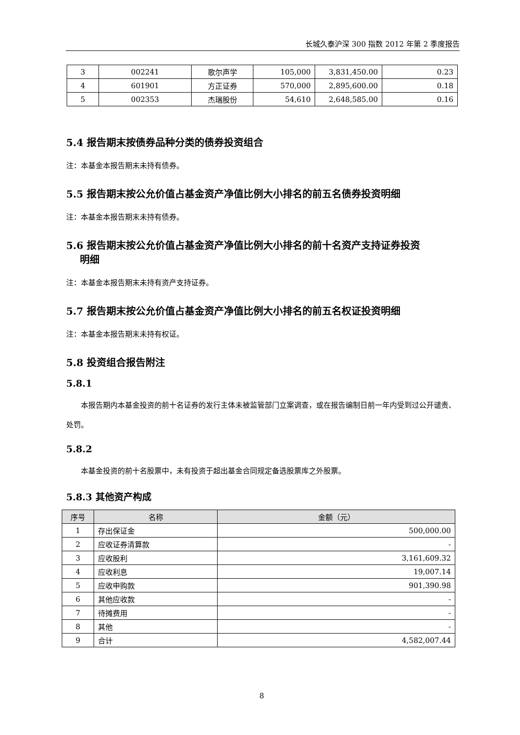长城久泰沪深 300 指数 2012 年第 2 季度报告
| 3 | 002241 | 歌尔声学 | 105,000 | 3,831,450.00 | 0.23 |
| 4 | 601901 | 方正证券 | 570,000 | 2,895,600.00 | 0.18 |
| 5 | 002353 | 杰瑞股份 | 54,610 | 2,648,585.00 | 0.16 |
5.4 报告期末按债券品种分类的债券投资组合
注：本基金本报告期末未持有债券。
5.5 报告期末按公允价值占基金资产净值比例大小排名的前五名债券投资明细
注：本基金本报告期末未持有债券。
5.6 报告期末按公允价值占基金资产净值比例大小排名的前十名资产支持证券投资
明细
注：本基金本报告期末未持有资产支持证券。
5.7 报告期末按公允价值占基金资产净值比例大小排名的前五名权证投资明细
注：本基金本报告期末未持有权证。
5.8 投资组合报告附注
5.8.1
本报告期内本基金投资的前十名证券的发行主体未被监管部门立案调查，或在报告编制日前一年内受到过公开谴责、处罚。
5.8.2
本基金投资的前十名股票中，未有投资于超出基金合同规定备选股票库之外股票。
5.8.3 其他资产构成
| 序号 | 名称 | 金额（元） |
| --- | --- | --- |
| 1 | 存出保证金 | 500,000.00 |
| 2 | 应收证券清算款 | - |
| 3 | 应收股利 | 3,161,609.32 |
| 4 | 应收利息 | 19,007.14 |
| 5 | 应收申购款 | 901,390.98 |
| 6 | 其他应收款 | - |
| 7 | 待摊费用 | - |
| 8 | 其他 | - |
| 9 | 合计 | 4,582,007.44 |
8